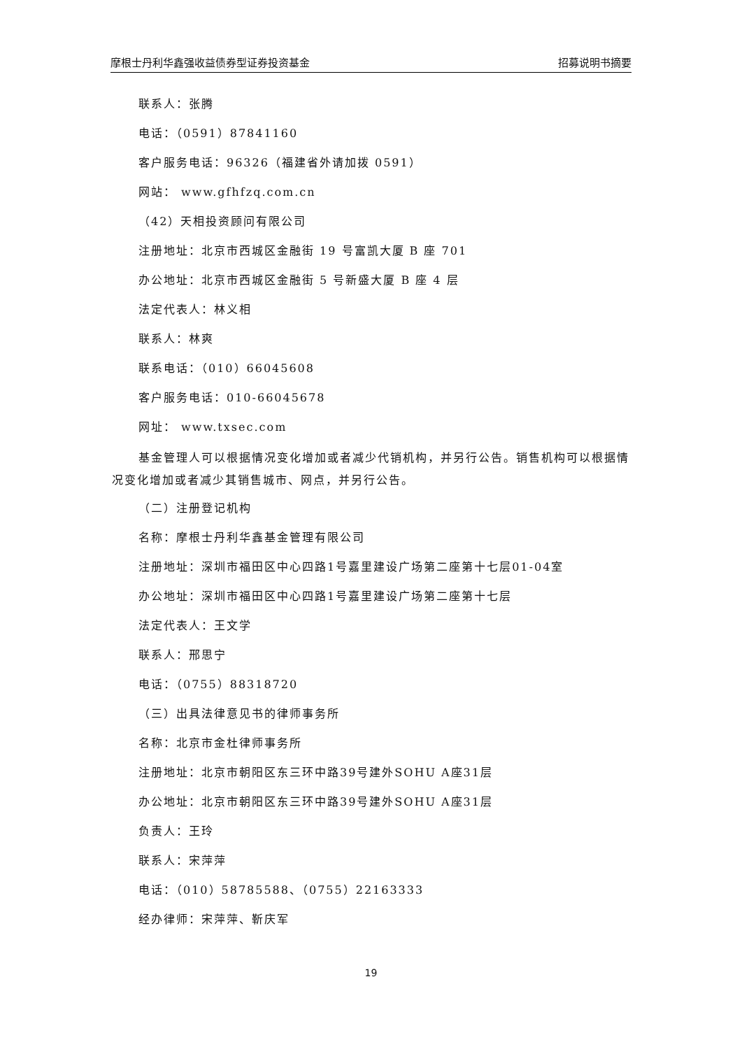摩根士丹利华鑫强收益债券型证券投资基金 招募说明书摘要
联系人：张腾
电话：（0591）87841160
客户服务电话：96326（福建省外请加拨 0591）
网站： www.gfhfzq.com.cn
（42）天相投资顾问有限公司
注册地址：北京市西城区金融街 19 号富凯大厦 B 座 701
办公地址：北京市西城区金融街 5 号新盛大厦 B 座 4 层
法定代表人：林义相
联系人：林爽
联系电话：（010）66045608
客户服务电话：010-66045678
网址： www.txsec.com
基金管理人可以根据情况变化增加或者减少代销机构，并另行公告。销售机构可以根据情况变化增加或者减少其销售城市、网点，并另行公告。
（二）注册登记机构
名称：摩根士丹利华鑫基金管理有限公司
注册地址：深圳市福田区中心四路1号嘉里建设广场第二座第十七层01-04室
办公地址：深圳市福田区中心四路1号嘉里建设广场第二座第十七层
法定代表人：王文学
联系人：邢思宁
电话：（0755）88318720
（三）出具法律意见书的律师事务所
名称：北京市金杜律师事务所
注册地址：北京市朝阳区东三环中路39号建外SOHU A座31层
办公地址：北京市朝阳区东三环中路39号建外SOHU A座31层
负责人：王玲
联系人：宋萍萍
电话：（010）58785588、（0755）22163333
经办律师：宋萍萍、靳庆军
19